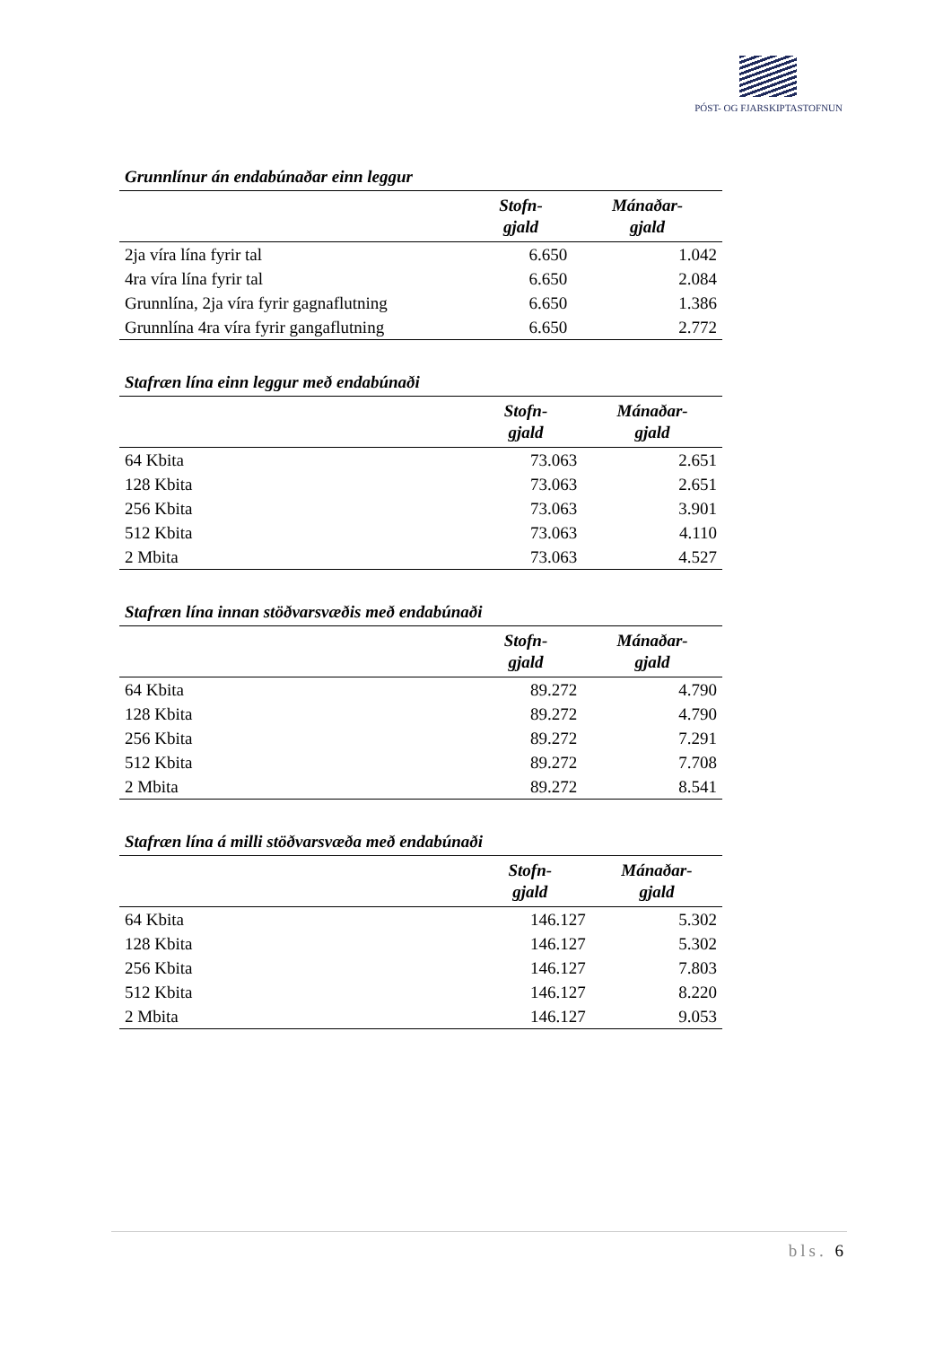PÓST- OG FJARSKIPTASTOFNUN
Grunnlínur án endabúnaðar einn leggur
| | Stofn- gjald | Mánaðar- gjald |
| --- | --- | --- |
| 2ja víra lína fyrir tal | 6.650 | 1.042 |
| 4ra víra lína fyrir tal | 6.650 | 2.084 |
| Grunnlína, 2ja víra fyrir gagnaflutning | 6.650 | 1.386 |
| Grunnlína 4ra víra fyrir gangaflutning | 6.650 | 2.772 |
Stafræn lína einn leggur með endabúnaði
| | Stofn- gjald | Mánaðar- gjald |
| --- | --- | --- |
| 64 Kbita | 73.063 | 2.651 |
| 128 Kbita | 73.063 | 2.651 |
| 256 Kbita | 73.063 | 3.901 |
| 512 Kbita | 73.063 | 4.110 |
| 2 Mbita | 73.063 | 4.527 |
Stafræn lína innan stöðvarsvæðis með endabúnaði
| | Stofn- gjald | Mánaðar- gjald |
| --- | --- | --- |
| 64 Kbita | 89.272 | 4.790 |
| 128 Kbita | 89.272 | 4.790 |
| 256 Kbita | 89.272 | 7.291 |
| 512 Kbita | 89.272 | 7.708 |
| 2 Mbita | 89.272 | 8.541 |
Stafræn lína á milli stöðvarsvæða með endabúnaði
| | Stofn- gjald | Mánaðar- gjald |
| --- | --- | --- |
| 64 Kbita | 146.127 | 5.302 |
| 128 Kbita | 146.127 | 5.302 |
| 256 Kbita | 146.127 | 7.803 |
| 512 Kbita | 146.127 | 8.220 |
| 2 Mbita | 146.127 | 9.053 |
bls. 6